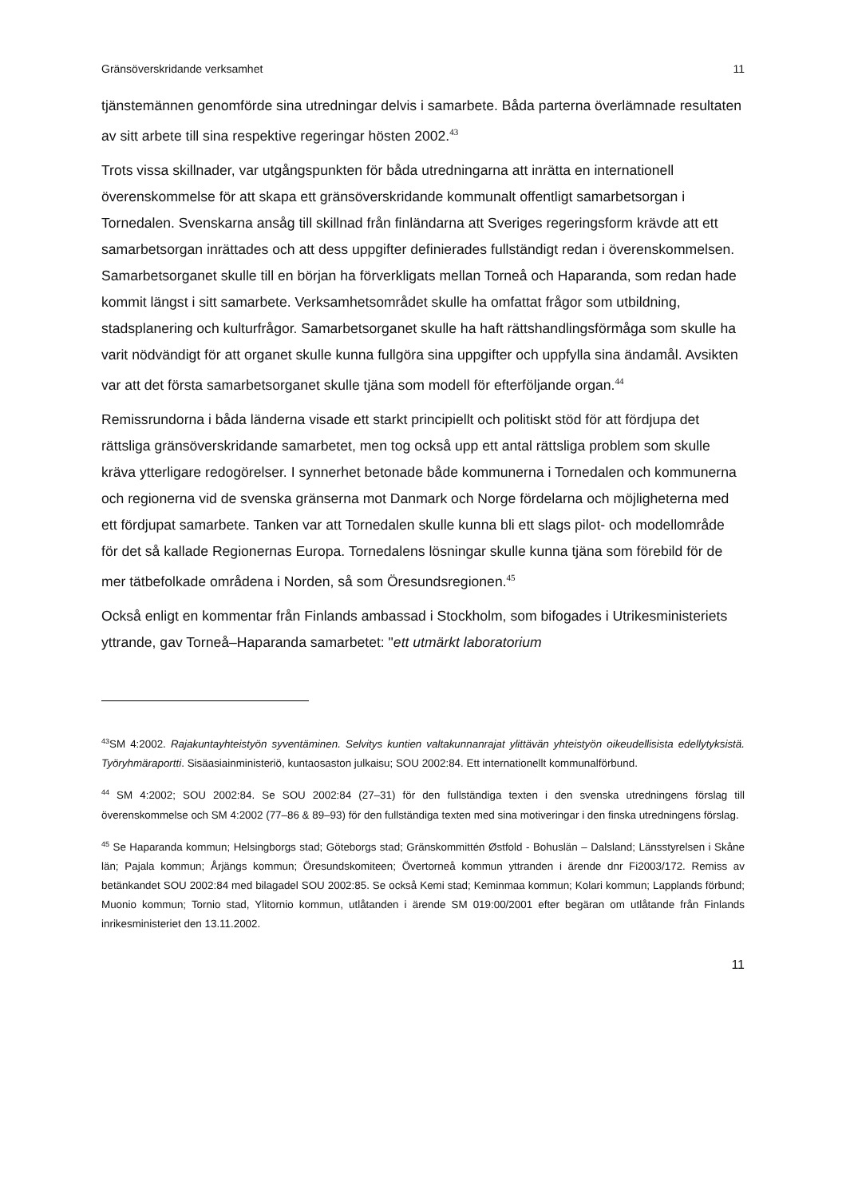Gränsöverskridande verksamhet 11
tjänstemännen genomförde sina utredningar delvis i samarbete. Båda parterna överlämnade resultaten av sitt arbete till sina respektive regeringar hösten 2002.<sup>43</sup>
Trots vissa skillnader, var utgångspunkten för båda utredningarna att inrätta en internationell överenskommelse för att skapa ett gränsöverskridande kommunalt offentligt samarbetsorgan i Tornedalen. Svenskarna ansåg till skillnad från finländarna att Sveriges regeringsform krävde att ett samarbetsorgan inrättades och att dess uppgifter definierades fullständigt redan i överenskommelsen. Samarbetsorganet skulle till en början ha förverkligats mellan Torneå och Haparanda, som redan hade kommit längst i sitt samarbete. Verksamhetsområdet skulle ha omfattat frågor som utbildning, stadsplanering och kulturfrågor. Samarbetsorganet skulle ha haft rättshandlingsförmåga som skulle ha varit nödvändigt för att organet skulle kunna fullgöra sina uppgifter och uppfylla sina ändamål. Avsikten var att det första samarbetsorganet skulle tjäna som modell för efterföljande organ.<sup>44</sup>
Remissrundorna i båda länderna visade ett starkt principiellt och politiskt stöd för att fördjupa det rättsliga gränsöverskridande samarbetet, men tog också upp ett antal rättsliga problem som skulle kräva ytterligare redogörelser. I synnerhet betonade både kommunerna i Tornedalen och kommunerna och regionerna vid de svenska gränserna mot Danmark och Norge fördelarna och möjligheterna med ett fördjupat samarbete. Tanken var att Tornedalen skulle kunna bli ett slags pilot- och modellområde för det så kallade Regionernas Europa. Tornedalens lösningar skulle kunna tjäna som förebild för de mer tätbefolkade områdena i Norden, så som Öresundsregionen.<sup>45</sup>
Också enligt en kommentar från Finlands ambassad i Stockholm, som bifogades i Utrikesministeriets yttrande, gav Torneå–Haparanda samarbetet: "ett utmärkt laboratorium
<sup>43</sup>SM 4:2002. Rajakuntayhteistyön syventäminen. Selvitys kuntien valtakunnanrajat ylittävän yhteistyön oikeudellisista edellytyksistä. Työryhmäraportti. Sisäasiainministeriö, kuntaosaston julkaisu; SOU 2002:84. Ett internationellt kommunalförbund.
<sup>44</sup> SM 4:2002; SOU 2002:84. Se SOU 2002:84 (27–31) för den fullständiga texten i den svenska utredningens förslag till överenskommelse och SM 4:2002 (77–86 & 89–93) för den fullständiga texten med sina motiveringar i den finska utredningens förslag.
<sup>45</sup> Se Haparanda kommun; Helsingborgs stad; Göteborgs stad; Gränskommittén Østfold - Bohuslän – Dalsland; Länsstyrelsen i Skåne län; Pajala kommun; Årjängs kommun; Öresundskomiteen; Övertorneå kommun yttranden i ärende dnr Fi2003/172. Remiss av betänkandet SOU 2002:84 med bilagadel SOU 2002:85. Se också Kemi stad; Keminmaa kommun; Kolari kommun; Lapplands förbund; Muonio kommun; Tornio stad, Ylitornio kommun, utlåtanden i ärende SM 019:00/2001 efter begäran om utlåtande från Finlands inrikesministeriet den 13.11.2002.
11